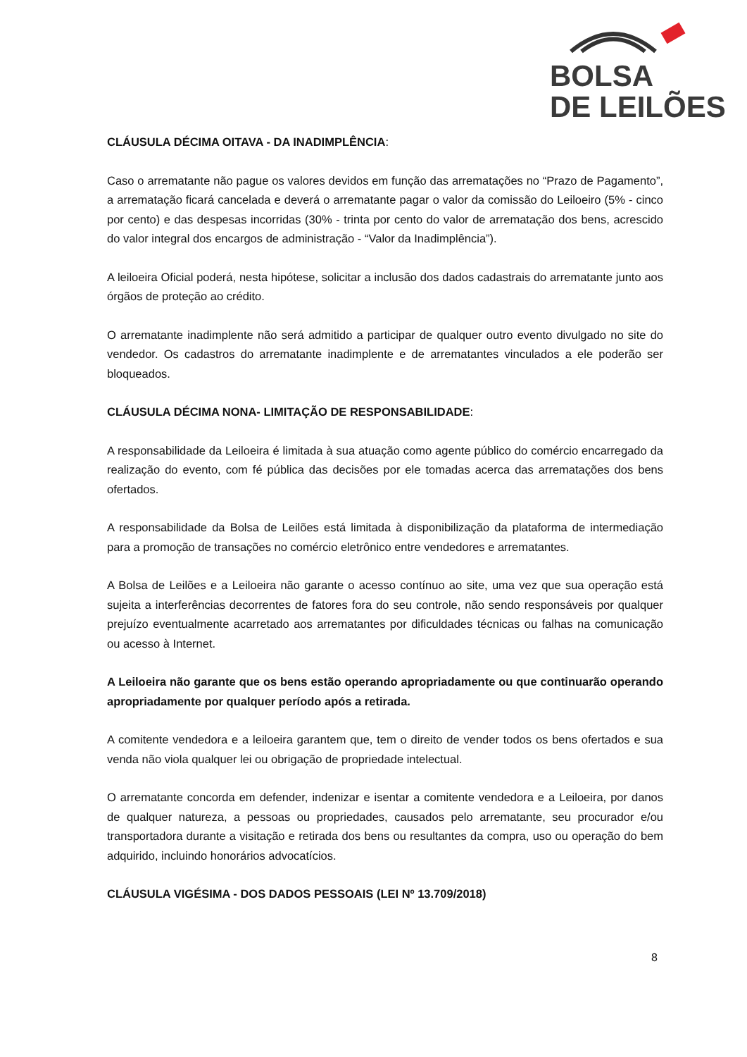BOLSA
DE LEILÕES
CLÁUSULA DÉCIMA OITAVA - DA INADIMPLÊNCIA:
Caso o arrematante não pague os valores devidos em função das arrematações no “Prazo de Pagamento”, a arrematação ficará cancelada e deverá o arrematante pagar o valor da comissão do Leiloeiro (5% - cinco por cento) e das despesas incorridas (30% - trinta por cento do valor de arrematação dos bens, acrescido do valor integral dos encargos de administração - “Valor da Inadimplência”).
A leiloeira Oficial poderá, nesta hipótese, solicitar a inclusão dos dados cadastrais do arrematante junto aos órgãos de proteção ao crédito.
O arrematante inadimplente não será admitido a participar de qualquer outro evento divulgado no site do vendedor. Os cadastros do arrematante inadimplente e de arrematantes vinculados a ele poderão ser bloqueados.
CLÁUSULA DÉCIMA NONA- LIMITAÇÃO DE RESPONSABILIDADE:
A responsabilidade da Leiloeira é limitada à sua atuação como agente público do comércio encarregado da realização do evento, com fé pública das decisões por ele tomadas acerca das arrematações dos bens ofertados.
A responsabilidade da Bolsa de Leilões está limitada à disponibilização da plataforma de intermediação para a promoção de transações no comércio eletrônico entre vendedores e arrematantes.
A Bolsa de Leilões e a Leiloeira não garante o acesso contínuo ao site, uma vez que sua operação está sujeita a interferências decorrentes de fatores fora do seu controle, não sendo responsáveis por qualquer prejuízo eventualmente acarretado aos arrematantes por dificuldades técnicas ou falhas na comunicação ou acesso à Internet.
A Leiloeira não garante que os bens estão operando apropriadamente ou que continuarão operando apropriadamente por qualquer período após a retirada.
A comitente vendedora e a leiloeira garantem que, tem o direito de vender todos os bens ofertados e sua venda não viola qualquer lei ou obrigação de propriedade intelectual.
O arrematante concorda em defender, indenizar e isentar a comitente vendedora e a Leiloeira, por danos de qualquer natureza, a pessoas ou propriedades, causados pelo arrematante, seu procurador e/ou transportadora durante a visitação e retirada dos bens ou resultantes da compra, uso ou operação do bem adquirido, incluindo honorários advocatícios.
CLÁUSULA VIGÉSIMA - DOS DADOS PESSOAIS (LEI Nº 13.709/2018)
8